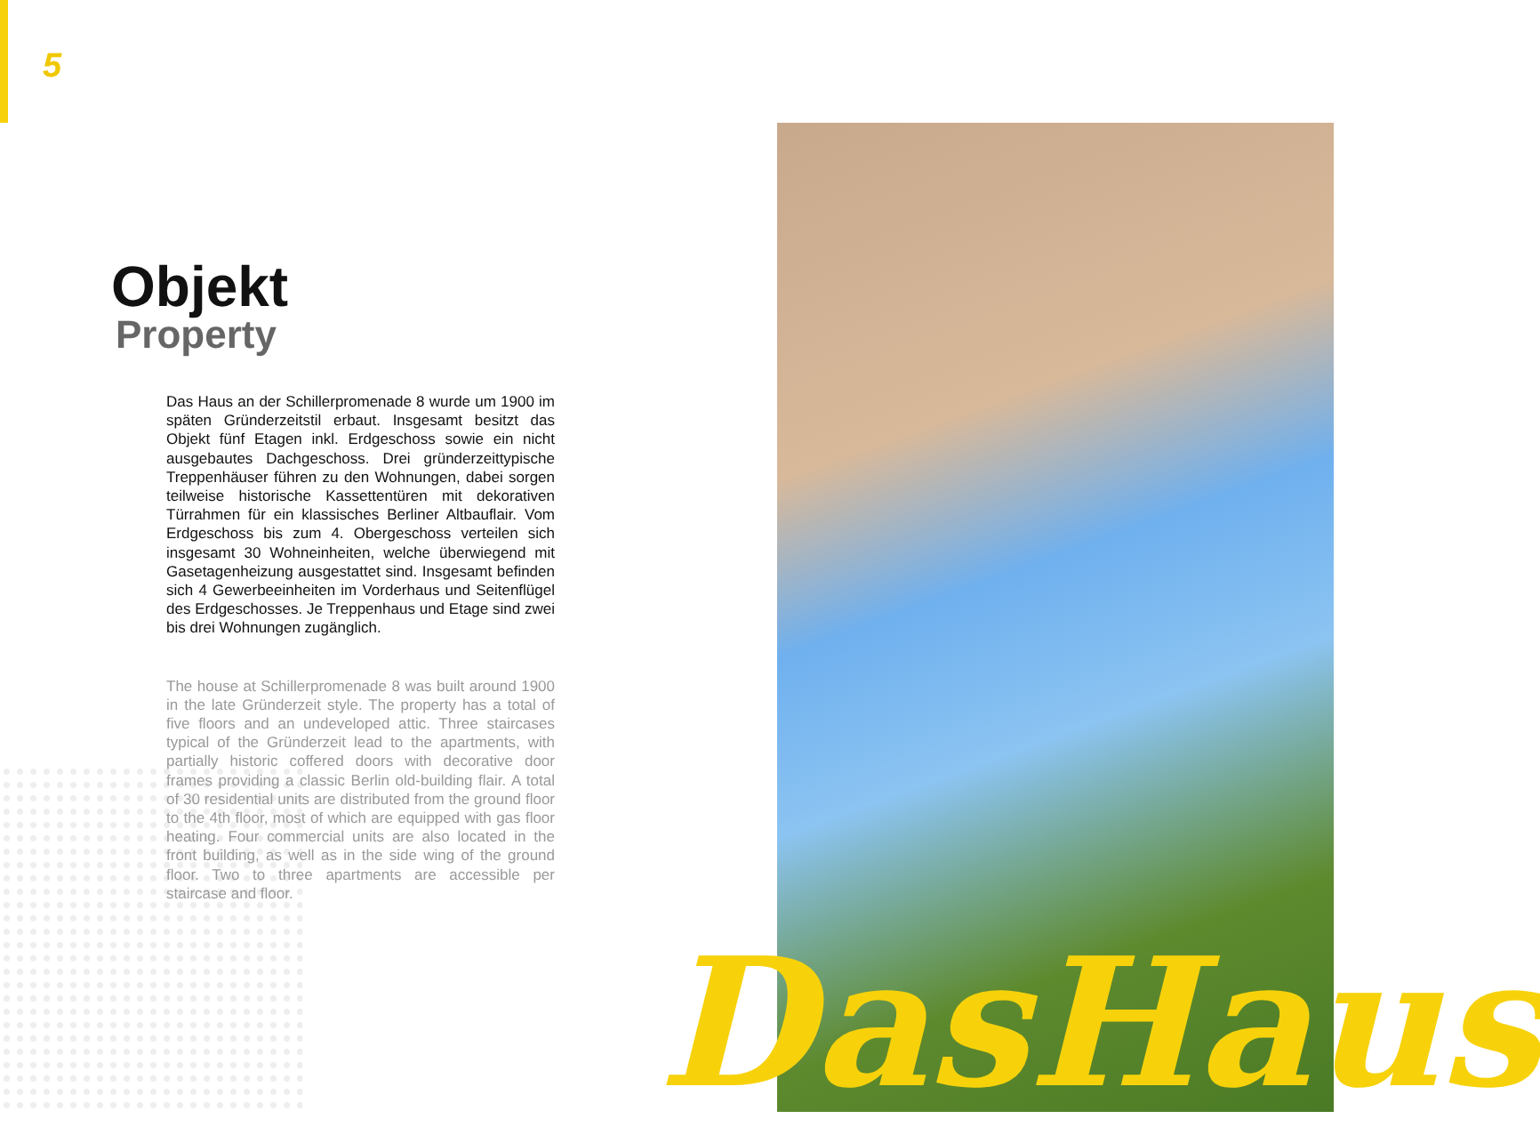5
Objekt
Property
Das Haus an der Schillerpromenade 8 wurde um 1900 im späten Gründerzeitstil erbaut. Insgesamt besitzt das Objekt fünf Etagen inkl. Erdgeschoss sowie ein nicht ausgebautes Dachgeschoss. Drei gründerzeittypische Treppenhäuser führen zu den Wohnungen, dabei sorgen teilweise histori­sche Kassettentüren mit dekorativen Türrahmen für ein klas­sisches Berliner Altbauflair. Vom Erdgeschoss bis zum 4. Obergeschoss verteilen sich insgesamt 30 Wohneinheiten, welche überwiegend mit Gasetagenheizung ausgestattet sind. Insgesamt befinden sich 4 Gewerbeeinheiten im Vor­derhaus und Seitenflügel des Erdgeschosses. Je Treppen­haus und Etage sind zwei bis drei Wohnungen zugänglich.
The house at Schillerpromenade 8 was built around 1900 in the late Gründerzeit style. The property has a total of five floors and an undeveloped attic. Three staircases typical of the Gründerzeit lead to the apartments, with partially histo­ric coffered doors with decorative door frames providing a classic Berlin old-building flair. A total of 30 residential units are distributed from the ground floor to the 4th floor, most of which are equipped with gas floor heating. Four commercial units are also located in the front building, as well as in the side wing of the ground floor. Two to three apartments are accessible per staircase and floor.
DasHaus